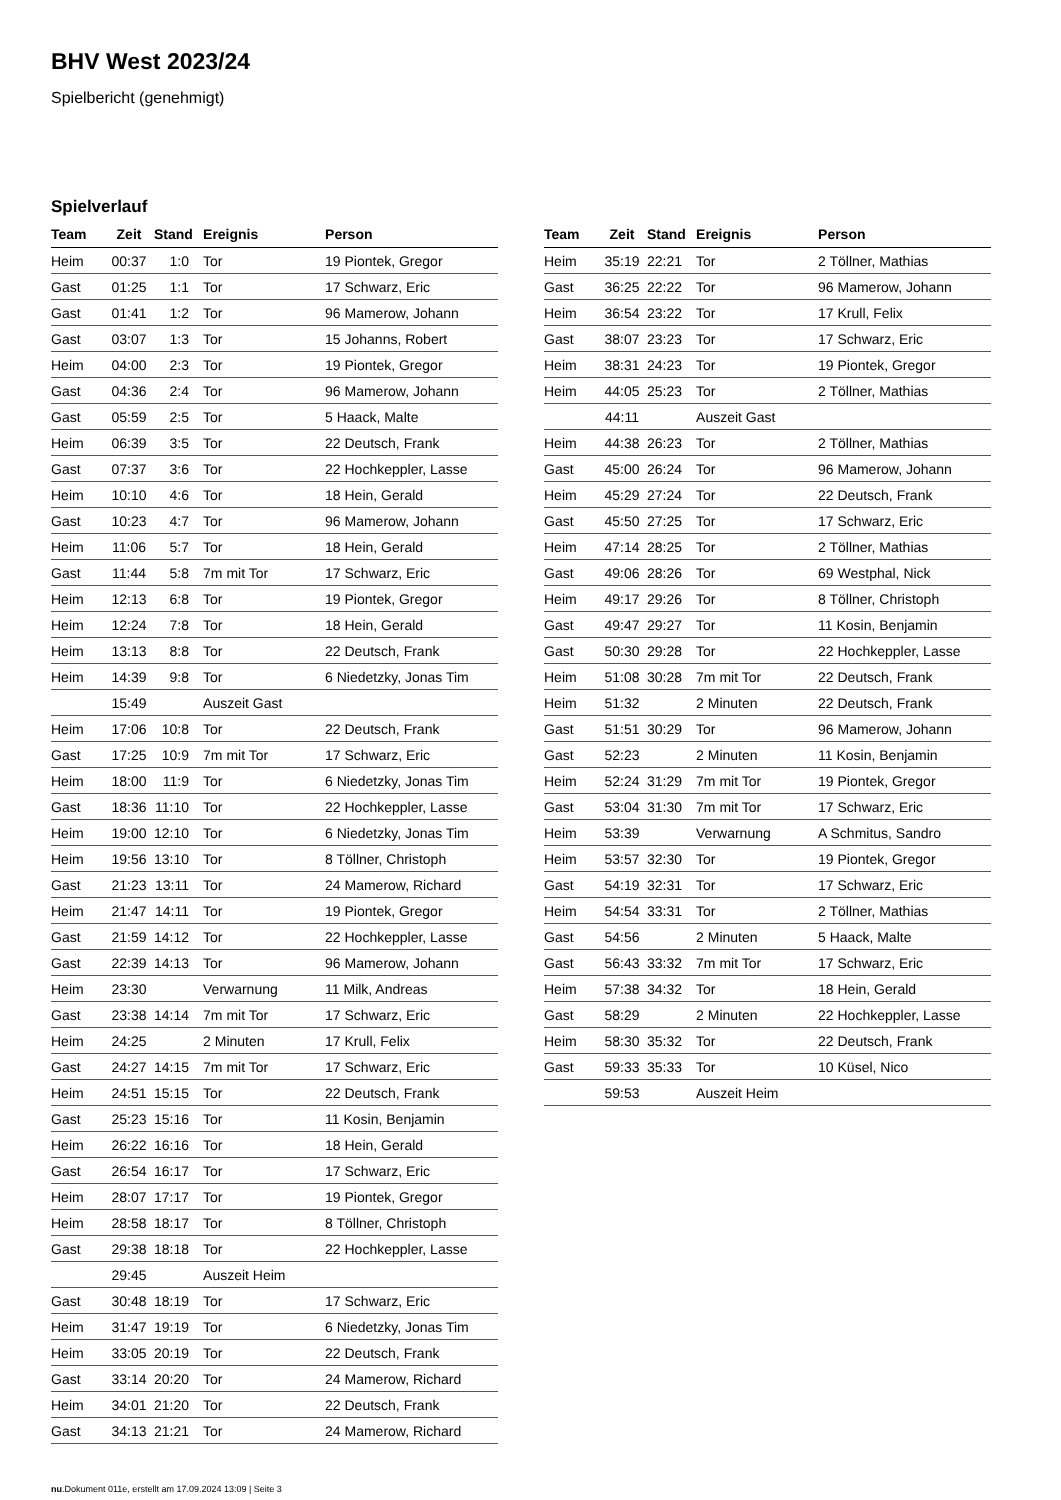BHV West 2023/24
Spielbericht (genehmigt)
Spielverlauf
| Team | Zeit | Stand | Ereignis | Person |
| --- | --- | --- | --- | --- |
| Heim | 00:37 | 1:0 | Tor | 19 Piontek, Gregor |
| Gast | 01:25 | 1:1 | Tor | 17 Schwarz, Eric |
| Gast | 01:41 | 1:2 | Tor | 96 Mamerow, Johann |
| Gast | 03:07 | 1:3 | Tor | 15 Johanns, Robert |
| Heim | 04:00 | 2:3 | Tor | 19 Piontek, Gregor |
| Gast | 04:36 | 2:4 | Tor | 96 Mamerow, Johann |
| Gast | 05:59 | 2:5 | Tor | 5 Haack, Malte |
| Heim | 06:39 | 3:5 | Tor | 22 Deutsch, Frank |
| Gast | 07:37 | 3:6 | Tor | 22 Hochkeppler, Lasse |
| Heim | 10:10 | 4:6 | Tor | 18 Hein, Gerald |
| Gast | 10:23 | 4:7 | Tor | 96 Mamerow, Johann |
| Heim | 11:06 | 5:7 | Tor | 18 Hein, Gerald |
| Gast | 11:44 | 5:8 | 7m mit Tor | 17 Schwarz, Eric |
| Heim | 12:13 | 6:8 | Tor | 19 Piontek, Gregor |
| Heim | 12:24 | 7:8 | Tor | 18 Hein, Gerald |
| Heim | 13:13 | 8:8 | Tor | 22 Deutsch, Frank |
| Heim | 14:39 | 9:8 | Tor | 6 Niedetzky, Jonas Tim |
| | 15:49 | | Auszeit Gast | |
| Heim | 17:06 | 10:8 | Tor | 22 Deutsch, Frank |
| Gast | 17:25 | 10:9 | 7m mit Tor | 17 Schwarz, Eric |
| Heim | 18:00 | 11:9 | Tor | 6 Niedetzky, Jonas Tim |
| Gast | 18:36 | 11:10 | Tor | 22 Hochkeppler, Lasse |
| Heim | 19:00 | 12:10 | Tor | 6 Niedetzky, Jonas Tim |
| Heim | 19:56 | 13:10 | Tor | 8 Töllner, Christoph |
| Gast | 21:23 | 13:11 | Tor | 24 Mamerow, Richard |
| Heim | 21:47 | 14:11 | Tor | 19 Piontek, Gregor |
| Gast | 21:59 | 14:12 | Tor | 22 Hochkeppler, Lasse |
| Gast | 22:39 | 14:13 | Tor | 96 Mamerow, Johann |
| Heim | 23:30 | | Verwarnung | 11 Milk, Andreas |
| Gast | 23:38 | 14:14 | 7m mit Tor | 17 Schwarz, Eric |
| Heim | 24:25 | | 2 Minuten | 17 Krull, Felix |
| Gast | 24:27 | 14:15 | 7m mit Tor | 17 Schwarz, Eric |
| Heim | 24:51 | 15:15 | Tor | 22 Deutsch, Frank |
| Gast | 25:23 | 15:16 | Tor | 11 Kosin, Benjamin |
| Heim | 26:22 | 16:16 | Tor | 18 Hein, Gerald |
| Gast | 26:54 | 16:17 | Tor | 17 Schwarz, Eric |
| Heim | 28:07 | 17:17 | Tor | 19 Piontek, Gregor |
| Heim | 28:58 | 18:17 | Tor | 8 Töllner, Christoph |
| Gast | 29:38 | 18:18 | Tor | 22 Hochkeppler, Lasse |
| | 29:45 | | Auszeit Heim | |
| Gast | 30:48 | 18:19 | Tor | 17 Schwarz, Eric |
| Heim | 31:47 | 19:19 | Tor | 6 Niedetzky, Jonas Tim |
| Heim | 33:05 | 20:19 | Tor | 22 Deutsch, Frank |
| Gast | 33:14 | 20:20 | Tor | 24 Mamerow, Richard |
| Heim | 34:01 | 21:20 | Tor | 22 Deutsch, Frank |
| Gast | 34:13 | 21:21 | Tor | 24 Mamerow, Richard |
| Team | Zeit | Stand | Ereignis | Person |
| --- | --- | --- | --- | --- |
| Heim | 35:19 | 22:21 | Tor | 2 Töllner, Mathias |
| Gast | 36:25 | 22:22 | Tor | 96 Mamerow, Johann |
| Heim | 36:54 | 23:22 | Tor | 17 Krull, Felix |
| Gast | 38:07 | 23:23 | Tor | 17 Schwarz, Eric |
| Heim | 38:31 | 24:23 | Tor | 19 Piontek, Gregor |
| Heim | 44:05 | 25:23 | Tor | 2 Töllner, Mathias |
| | 44:11 | | Auszeit Gast | |
| Heim | 44:38 | 26:23 | Tor | 2 Töllner, Mathias |
| Gast | 45:00 | 26:24 | Tor | 96 Mamerow, Johann |
| Heim | 45:29 | 27:24 | Tor | 22 Deutsch, Frank |
| Gast | 45:50 | 27:25 | Tor | 17 Schwarz, Eric |
| Heim | 47:14 | 28:25 | Tor | 2 Töllner, Mathias |
| Gast | 49:06 | 28:26 | Tor | 69 Westphal, Nick |
| Heim | 49:17 | 29:26 | Tor | 8 Töllner, Christoph |
| Gast | 49:47 | 29:27 | Tor | 11 Kosin, Benjamin |
| Gast | 50:30 | 29:28 | Tor | 22 Hochkeppler, Lasse |
| Heim | 51:08 | 30:28 | 7m mit Tor | 22 Deutsch, Frank |
| Heim | 51:32 | | 2 Minuten | 22 Deutsch, Frank |
| Gast | 51:51 | 30:29 | Tor | 96 Mamerow, Johann |
| Gast | 52:23 | | 2 Minuten | 11 Kosin, Benjamin |
| Heim | 52:24 | 31:29 | 7m mit Tor | 19 Piontek, Gregor |
| Gast | 53:04 | 31:30 | 7m mit Tor | 17 Schwarz, Eric |
| Heim | 53:39 | | Verwarnung | A Schmitus, Sandro |
| Heim | 53:57 | 32:30 | Tor | 19 Piontek, Gregor |
| Gast | 54:19 | 32:31 | Tor | 17 Schwarz, Eric |
| Heim | 54:54 | 33:31 | Tor | 2 Töllner, Mathias |
| Gast | 54:56 | | 2 Minuten | 5 Haack, Malte |
| Gast | 56:43 | 33:32 | 7m mit Tor | 17 Schwarz, Eric |
| Heim | 57:38 | 34:32 | Tor | 18 Hein, Gerald |
| Gast | 58:29 | | 2 Minuten | 22 Hochkeppler, Lasse |
| Heim | 58:30 | 35:32 | Tor | 22 Deutsch, Frank |
| Gast | 59:33 | 35:33 | Tor | 10 Küsel, Nico |
| | 59:53 | | Auszeit Heim | |
nu.Dokument 011e, erstellt am 17.09.2024 13:09 | Seite 3